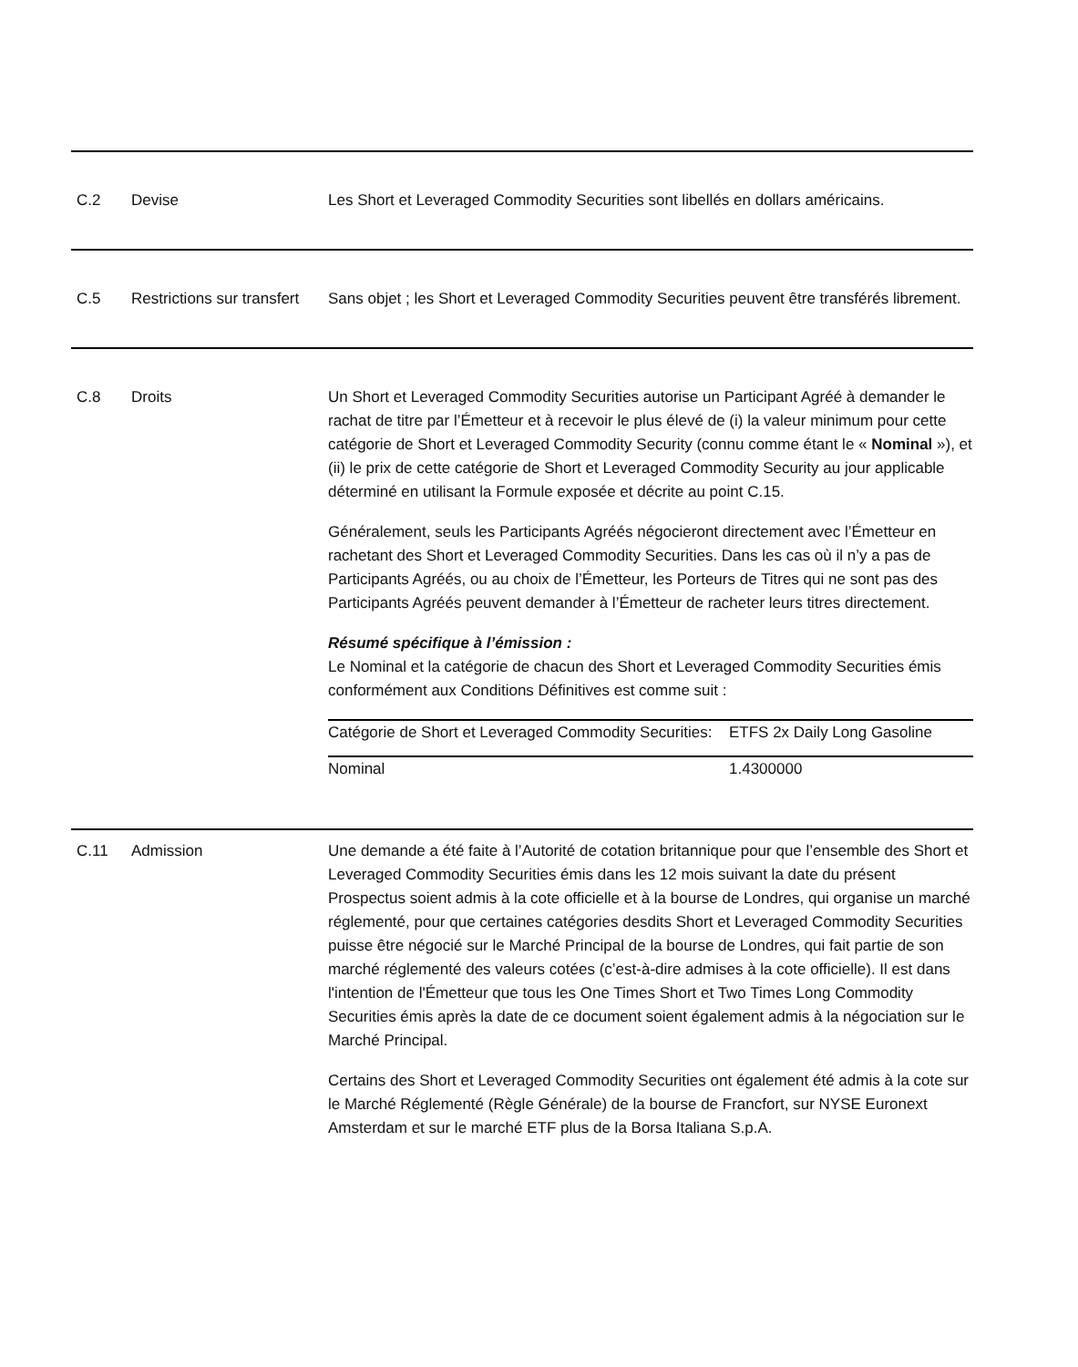| C.2 | Devise | Les Short et Leveraged Commodity Securities sont libellés en dollars américains. |
| C.5 | Restrictions sur transfert | Sans objet ; les Short et Leveraged Commodity Securities peuvent être transférés librement. |
| C.8 | Droits | Un Short et Leveraged Commodity Securities autorise un Participant Agréé à demander le rachat de titre par l’Émetteur et à recevoir le plus élevé de (i) la valeur minimum pour cette catégorie de Short et Leveraged Commodity Security (connu comme étant le « Nominal »), et (ii) le prix de cette catégorie de Short et Leveraged Commodity Security au jour applicable déterminé en utilisant la Formule exposée et décrite au point C.15. Généralement, seuls les Participants Agréés négocieront directement avec l’Émetteur en rachetant des Short et Leveraged Commodity Securities. Dans les cas où il n’y a pas de Participants Agréés, ou au choix de l’Émetteur, les Porteurs de Titres qui ne sont pas des Participants Agréés peuvent demander à l’Émetteur de racheter leurs titres directement. Résumé spécifique à l’émission : Le Nominal et la catégorie de chacun des Short et Leveraged Commodity Securities émis conformément aux Conditions Définitives est comme suit : / Catégorie de Short et Leveraged Commodity Securities: / ETFS 2x Daily Long Gasoline / / Nominal / 1.4300000 / |
| C.11 | Admission | Une demande a été faite à l’Autorité de cotation britannique pour que l’ensemble des Short et Leveraged Commodity Securities émis dans les 12 mois suivant la date du présent Prospectus soient admis à la cote officielle et à la bourse de Londres, qui organise un marché réglementé, pour que certaines catégories desdits Short et Leveraged Commodity Securities puisse être négocié sur le Marché Principal de la bourse de Londres, qui fait partie de son marché réglementé des valeurs cotées (c’est-à-dire admises à la cote officielle). Il est dans l'intention de l'Émetteur que tous les One Times Short et Two Times Long Commodity Securities émis après la date de ce document soient également admis à la négociation sur le Marché Principal. Certains des Short et Leveraged Commodity Securities ont également été admis à la cote sur le Marché Réglementé (Règle Générale) de la bourse de Francfort, sur NYSE Euronext Amsterdam et sur le marché ETF plus de la Borsa Italiana S.p.A. |